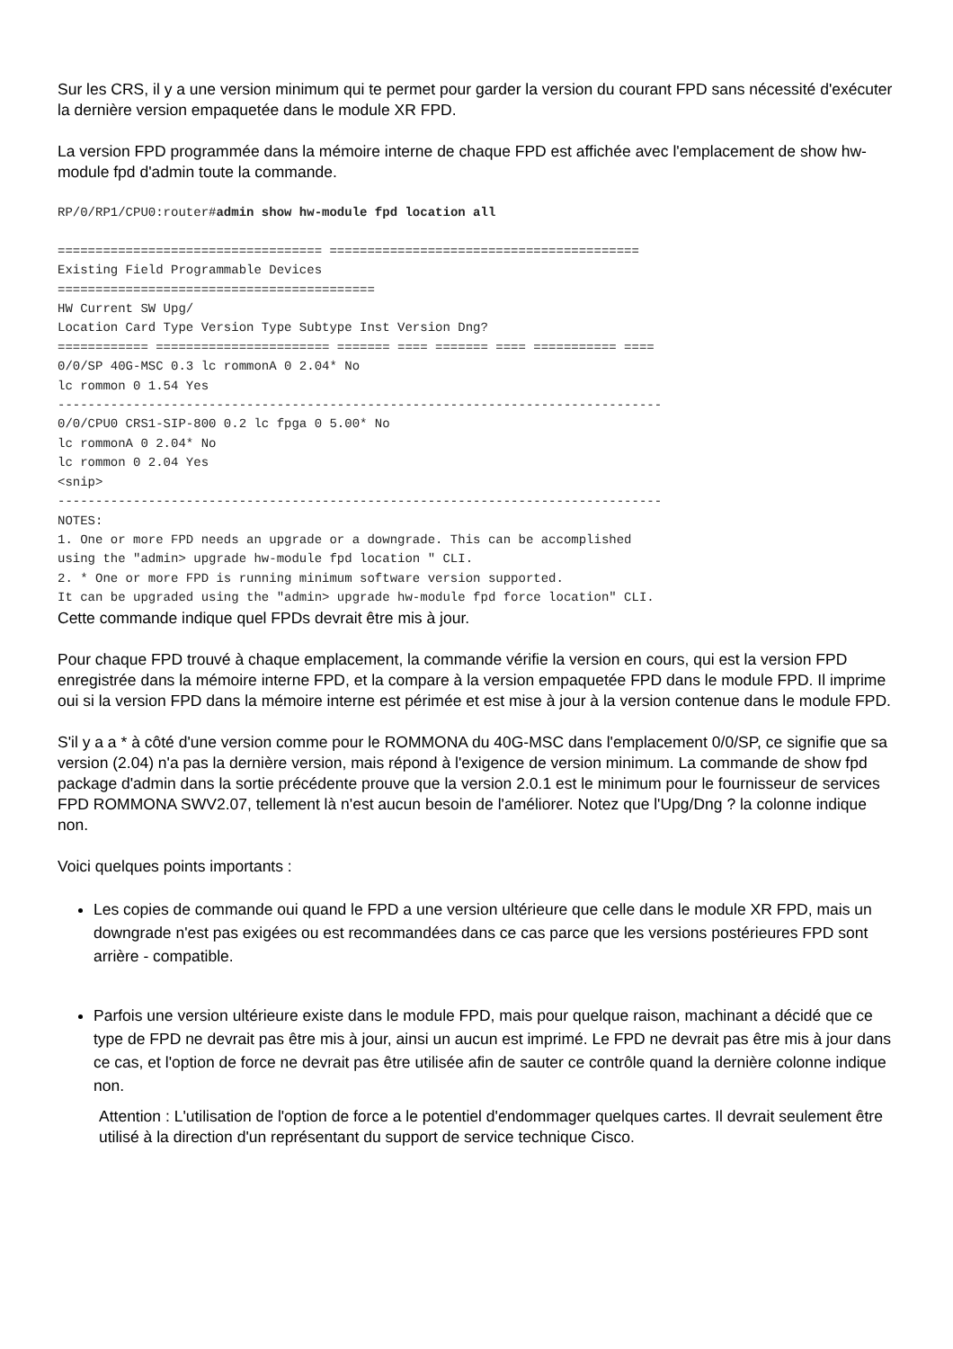Sur les CRS, il y a une version minimum qui te permet pour garder la version du courant FPD sans nécessité d'exécuter la dernière version empaquetée dans le module XR FPD.
La version FPD programmée dans la mémoire interne de chaque FPD est affichée avec l'emplacement de show hw-module fpd d'admin toute la commande.
RP/0/RP1/CPU0:router#admin show hw-module fpd location all

=================================== =========================================
Existing Field Programmable Devices
==========================================
HW Current SW Upg/
Location Card Type Version Type Subtype Inst Version Dng?
============ ======================= ======= ==== ======= ==== =========== ====
0/0/SP 40G-MSC 0.3 lc rommonA 0 2.04* No
lc rommon 0 1.54 Yes
--------------------------------------------------------------------------------
0/0/CPU0 CRS1-SIP-800 0.2 lc fpga 0 5.00* No
lc rommonA 0 2.04* No
lc rommon 0 2.04 Yes
<snip>
--------------------------------------------------------------------------------
NOTES:
1. One or more FPD needs an upgrade or a downgrade. This can be accomplished
using the "admin> upgrade hw-module fpd location " CLI.
2. * One or more FPD is running minimum software version supported.
It can be upgraded using the "admin> upgrade hw-module fpd force location" CLI.
Cette commande indique quel FPDs devrait être mis à jour.
Pour chaque FPD trouvé à chaque emplacement, la commande vérifie la version en cours, qui est la version FPD enregistrée dans la mémoire interne FPD, et la compare à la version empaquetée FPD dans le module FPD. Il imprime oui si la version FPD dans la mémoire interne est périmée et est mise à jour à la version contenue dans le module FPD.
S'il y a a * à côté d'une version comme pour le ROMMONA du 40G-MSC dans l'emplacement 0/0/SP, ce signifie que sa version (2.04) n'a pas la dernière version, mais répond à l'exigence de version minimum. La commande de show fpd package d'admin dans la sortie précédente prouve que la version 2.0.1 est le minimum pour le fournisseur de services FPD ROMMONA SWV2.07, tellement là n'est aucun besoin de l'améliorer. Notez que l'Upg/Dng ? la colonne indique non.
Voici quelques points importants :
Les copies de commande oui quand le FPD a une version ultérieure que celle dans le module XR FPD, mais un downgrade n'est pas exigées ou est recommandées dans ce cas parce que les versions postérieures FPD sont arrière - compatible.
Parfois une version ultérieure existe dans le module FPD, mais pour quelque raison, machinant a décidé que ce type de FPD ne devrait pas être mis à jour, ainsi un aucun est imprimé. Le FPD ne devrait pas être mis à jour dans ce cas, et l'option de force ne devrait pas être utilisée afin de sauter ce contrôle quand la dernière colonne indique non.
Attention : L'utilisation de l'option de force a le potentiel d'endommager quelques cartes. Il devrait seulement être utilisé à la direction d'un représentant du support de service technique Cisco.